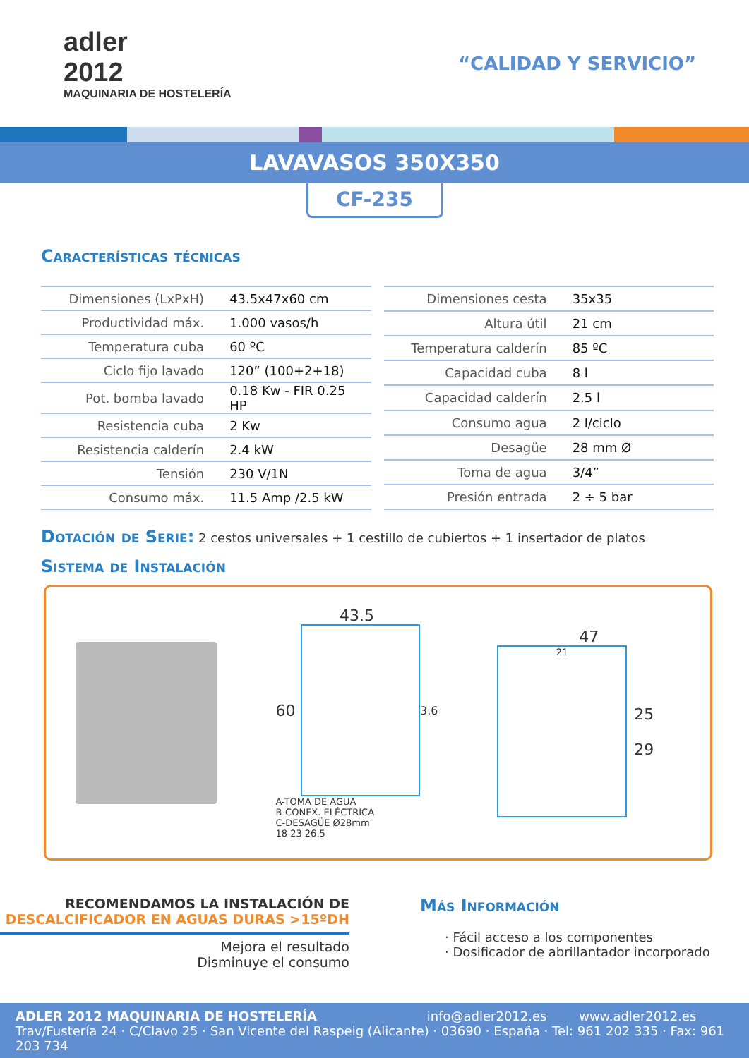adler
2012
MAQUINARIA DE HOSTELERÍA
“CALIDAD Y SERVICIO”
LAVAVASOS 350X350
CF-235
Características técnicas
| Dimensiones (LxPxH) | 43.5x47x60 cm |
| Productividad máx. | 1.000 vasos/h |
| Temperatura cuba | 60 ºC |
| Ciclo fijo lavado | 120” (100+2+18) |
| Pot. bomba lavado | 0.18 Kw - FIR 0.25 HP |
| Resistencia cuba | 2 Kw |
| Resistencia calderín | 2.4 kW |
| Tensión | 230 V/1N |
| Consumo máx. | 11.5 Amp /2.5 kW |
| Dimensiones cesta | 35x35 |
| Altura útil | 21 cm |
| Temperatura calderín | 85 ºC |
| Capacidad cuba | 8 l |
| Capacidad calderín | 2.5 l |
| Consumo agua | 2 l/ciclo |
| Desagüe | 28 mm Ø |
| Toma de agua | 3/4” |
| Presión entrada | 2 ÷ 5 bar |
Dotación de Serie:
2 cestos universales + 1 cestillo de cubiertos + 1 insertador de platos
Sistema de Instalación
43.5
60
3.6
A-TOMA DE AGUA
B-CONEX. ELÉCTRICA
C-DESAGÜE Ø28mm
18 23 26.5
47
21
25
29
RECOMENDAMOS LA INSTALACIÓN DE
DESCALCIFICADOR EN AGUAS DURAS >15ºDH
Mejora el resultado
Disminuye el consumo
Más Información
· Fácil acceso a los componentes
· Dosificador de abrillantador incorporado
ADLER 2012 MAQUINARIA DE HOSTELERÍA info@adler2012.es www.adler2012.es
Trav/Fustería 24 · C/Clavo 25 · San Vicente del Raspeig (Alicante) · 03690 · España · Tel: 961 202 335 · Fax: 961 203 734